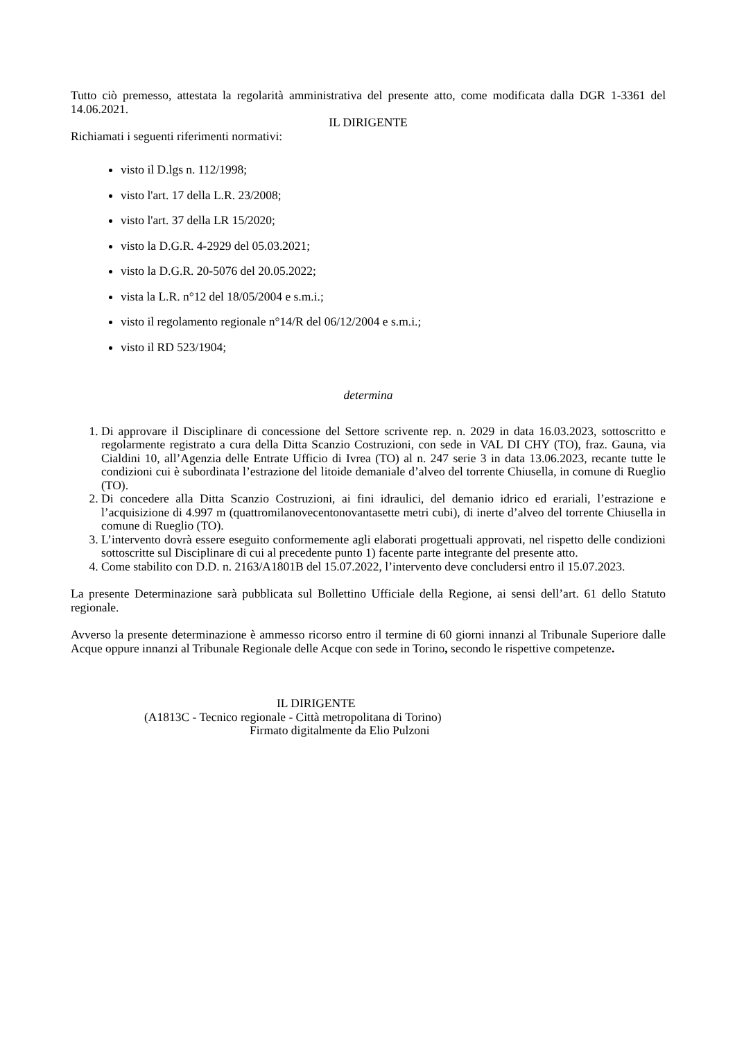Tutto ciò premesso, attestata la regolarità amministrativa del presente atto, come modificata dalla DGR 1-3361 del 14.06.2021.
IL DIRIGENTE
Richiamati i seguenti riferimenti normativi:
visto il D.lgs n. 112/1998;
visto l'art. 17 della L.R. 23/2008;
visto l'art. 37 della LR 15/2020;
visto la D.G.R. 4-2929 del 05.03.2021;
visto la D.G.R. 20-5076 del 20.05.2022;
vista la L.R. n°12 del 18/05/2004 e s.m.i.;
visto il regolamento regionale n°14/R del 06/12/2004 e s.m.i.;
visto il RD 523/1904;
determina
1. Di approvare il Disciplinare di concessione del Settore scrivente rep. n. 2029 in data 16.03.2023, sottoscritto e regolarmente registrato a cura della Ditta Scanzio Costruzioni, con sede in VAL DI CHY (TO), fraz. Gauna, via Cialdini 10, all’Agenzia delle Entrate Ufficio di Ivrea (TO) al n. 247 serie 3 in data 13.06.2023, recante tutte le condizioni cui è subordinata l’estrazione del litoide demaniale d’alveo del torrente Chiusella, in comune di Rueglio (TO).
2. Di concedere alla Ditta Scanzio Costruzioni, ai fini idraulici, del demanio idrico ed erariali, l’estrazione e l’acquisizione di 4.997 m (quattromilanovecentonovantasette metri cubi), di inerte d’alveo del torrente Chiusella in comune di Rueglio (TO).
3. L’intervento dovrà essere eseguito conformemente agli elaborati progettuali approvati, nel rispetto delle condizioni sottoscritte sul Disciplinare di cui al precedente punto 1) facente parte integrante del presente atto.
4. Come stabilito con D.D. n. 2163/A1801B del 15.07.2022, l’intervento deve concludersi entro il 15.07.2023.
La presente Determinazione sarà pubblicata sul Bollettino Ufficiale della Regione, ai sensi dell’art. 61 dello Statuto regionale.
Avverso la presente determinazione è ammesso ricorso entro il termine di 60 giorni innanzi al Tribunale Superiore dalle Acque oppure innanzi al Tribunale Regionale delle Acque con sede in Torino, secondo le rispettive competenze.
IL DIRIGENTE
(A1813C - Tecnico regionale - Città metropolitana di Torino)
Firmato digitalmente da Elio Pulzoni